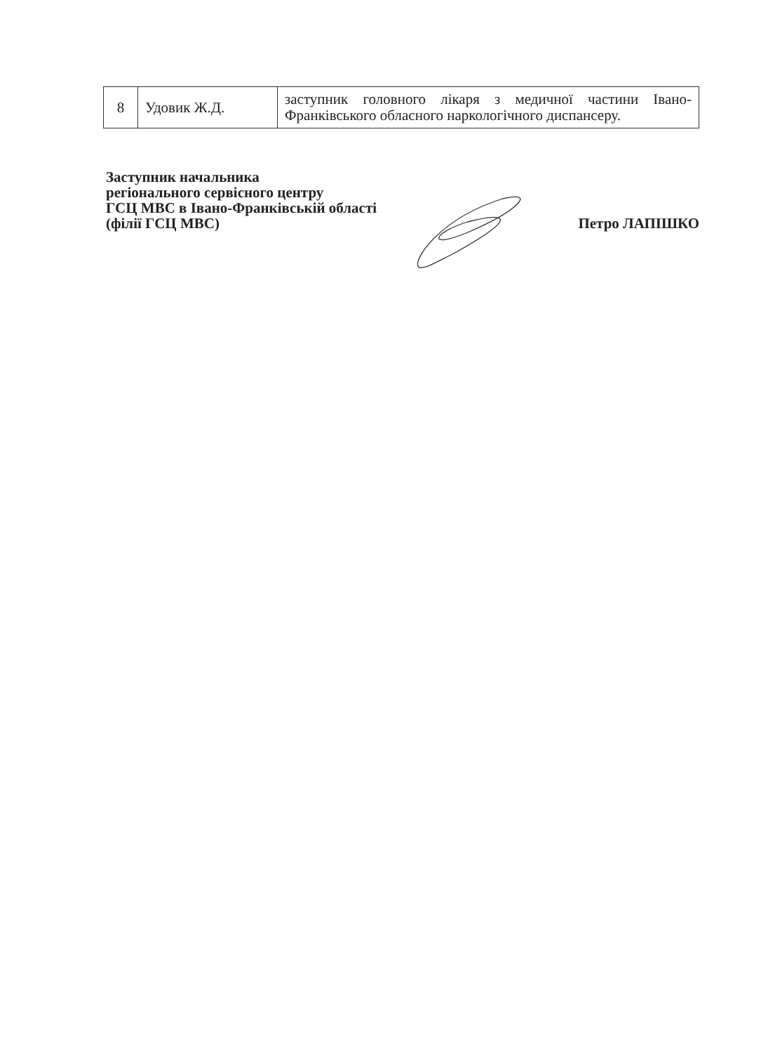| 8 | Удовик Ж.Д. | заступник головного лікаря з медичної частини Івано-Франківського обласного наркологічного диспансеру. |
Заступник начальника
регіонального сервісного центру
ГСЦ МВС в Івано-Франківській області
(філії ГСЦ МВС)
Петро ЛАПІШКО